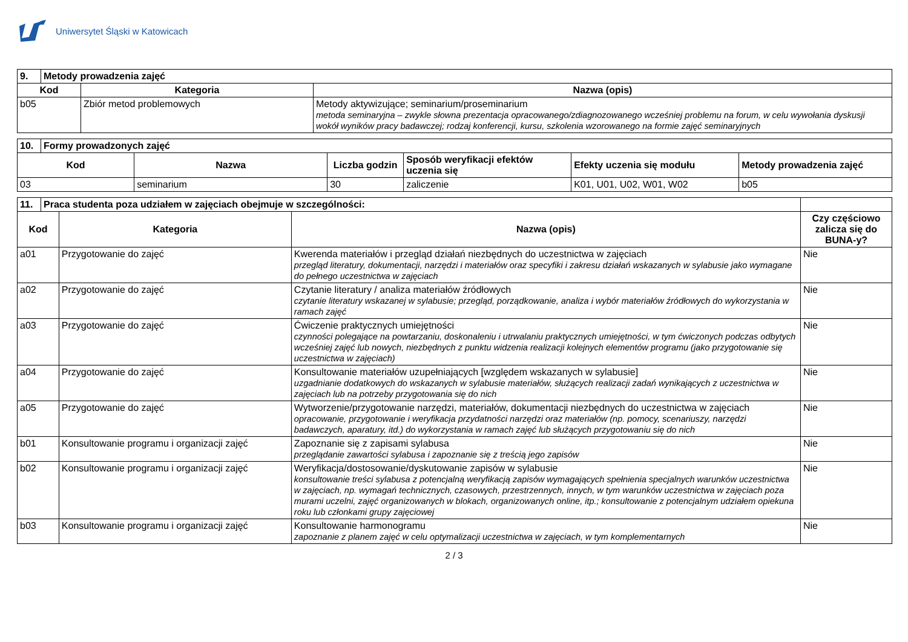Uniwersytet Śląski w Katowicach
| 9. | Metody prowadzenia zajęć | | |
| --- | --- | --- | --- |
| Kod | | Kategoria | Nazwa (opis) |
| b05 | | Zbiór metod problemowych | Metody aktywizujące; seminarium/proseminarium metoda seminaryjna – zwykle słowna prezentacja opracowanego/zdiagnozowanego wcześniej problemu na forum, w celu wywołania dyskusji wokół wyników pracy badawczej; rodzaj konferencji, kursu, szkolenia wzorowanego na formie zajęć seminaryjnych |
| 10. | Formy prowadzonych zajęć | | | | | |
| --- | --- | --- | --- | --- | --- | --- |
| Kod | | Nazwa | Liczba godzin | Sposób weryfikacji efektów uczenia się | Efekty uczenia się modułu | Metody prowadzenia zajęć |
| 03 | | seminarium | 30 | zaliczenie | K01, U01, U02, W01, W02 | b05 |
| 11. | Praca studenta poza udziałem w zajęciach obejmuje w szczególności: | | | |
| --- | --- | --- | --- | --- |
| Kod | | Kategoria | Nazwa (opis) | Czy częściowo zalicza się do BUNA-y? |
| a01 | | Przygotowanie do zajęć | Kwerenda materiałów i przegląd działań niezbędnych do uczestnictwa w zajęciach przegląd literatury, dokumentacji, narzędzi i materiałów oraz specyfiki i zakresu działań wskazanych w sylabusie jako wymagane do pełnego uczestnictwa w zajęciach | Nie |
| a02 | | Przygotowanie do zajęć | Czytanie literatury / analiza materiałów źródłowych czytanie literatury wskazanej w sylabusie; przegląd, porządkowanie, analiza i wybór materiałów źródłowych do wykorzystania w ramach zajęć | Nie |
| a03 | | Przygotowanie do zajęć | Ćwiczenie praktycznych umiejętności czynności polegające na powtarzaniu, doskonaleniu i utrwalaniu praktycznych umiejętności, w tym ćwiczonych podczas odbytych wcześniej zajęć lub nowych, niezbędnych z punktu widzenia realizacji kolejnych elementów programu (jako przygotowanie się uczestnictwa w zajęciach) | Nie |
| a04 | | Przygotowanie do zajęć | Konsultowanie materiałów uzupełniających [względem wskazanych w sylabusie] uzgadnianie dodatkowych do wskazanych w sylabusie materiałów, służących realizacji zadań wynikających z uczestnictwa w zajęciach lub na potrzeby przygotowania się do nich | Nie |
| a05 | | Przygotowanie do zajęć | Wytworzenie/przygotowanie narzędzi, materiałów, dokumentacji niezbędnych do uczestnictwa w zajęciach opracowanie, przygotowanie i weryfikacja przydatności narzędzi oraz materiałów (np. pomocy, scenariuszy, narzędzi badawczych, aparatury, itd.) do wykorzystania w ramach zajęć lub służących przygotowaniu się do nich | Nie |
| b01 | | Konsultowanie programu i organizacji zajęć | Zapoznanie się z zapisami sylabusa przeglądanie zawartości sylabusa i zapoznanie się z treścią jego zapisów | Nie |
| b02 | | Konsultowanie programu i organizacji zajęć | Weryfikacja/dostosowanie/dyskutowanie zapisów w sylabusie konsultowanie treści sylabusa z potencjalną weryfikacją zapisów wymagających spełnienia specjalnych warunków uczestnictwa w zajęciach, np. wymagań technicznych, czasowych, przestrzennych, innych, w tym warunków uczestnictwa w zajęciach poza murami uczelni, zajęć organizowanych w blokach, organizowanych online, itp.; konsultowanie z potencjalnym udziałem opiekuna roku lub członkami grupy zajęciowej | Nie |
| b03 | | Konsultowanie programu i organizacji zajęć | Konsultowanie harmonogramu zapoznanie z planem zajęć w celu optymalizacji uczestnictwa w zajęciach, w tym komplementarnych | Nie |
2 / 3